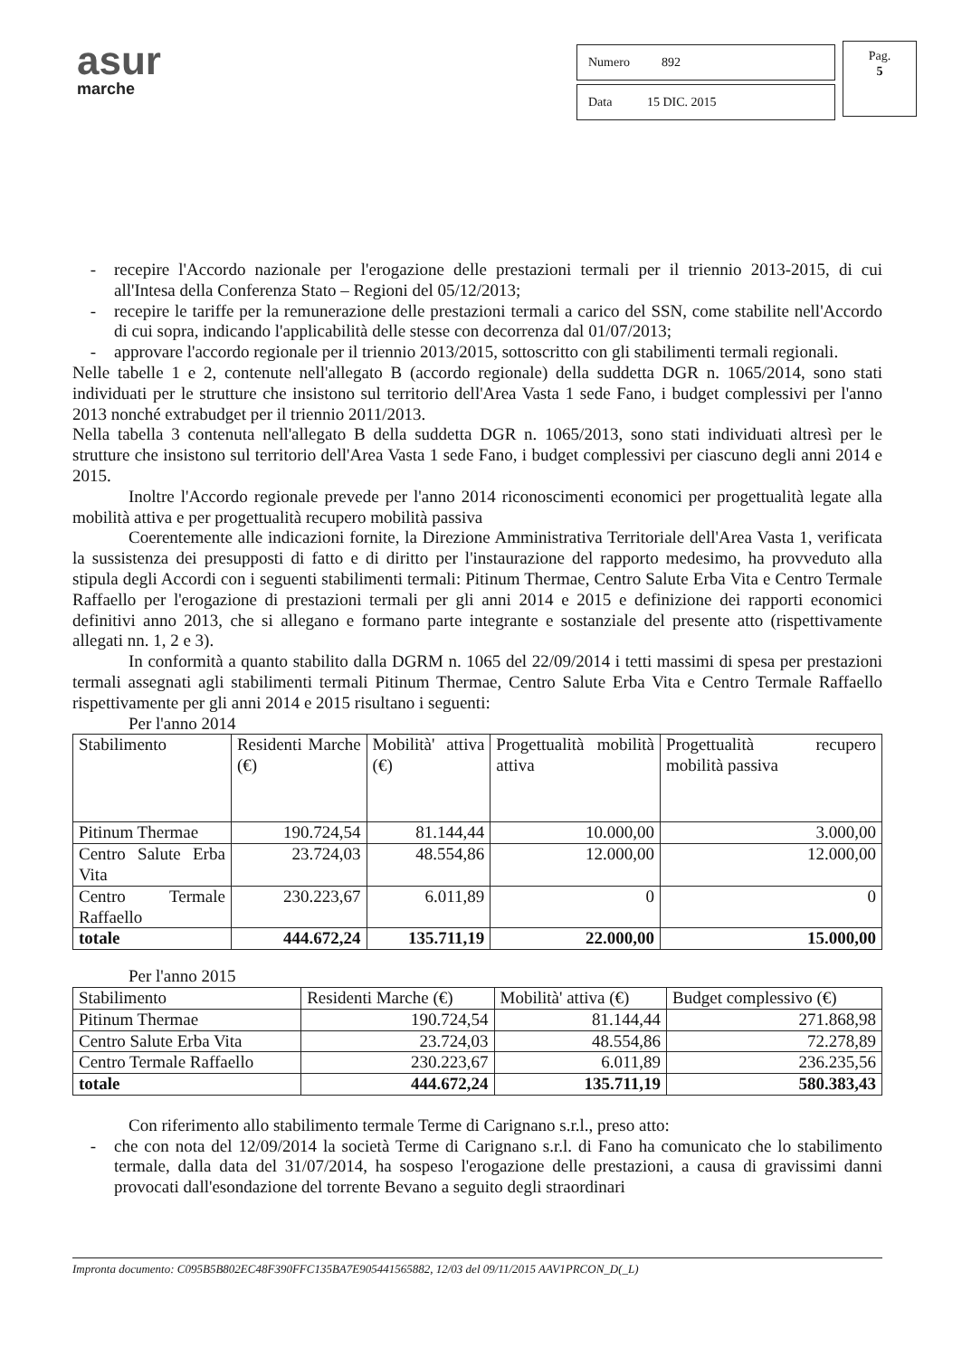asur
marche
| Numero 892 |
| Data 15 DIC. 2015 |
Pag.
5
- recepire l'Accordo nazionale per l'erogazione delle prestazioni termali per il triennio 2013-2015, di cui all'Intesa della Conferenza Stato – Regioni del 05/12/2013;
- recepire le tariffe per la remunerazione delle prestazioni termali a carico del SSN, come stabilite nell'Accordo di cui sopra, indicando l'applicabilità delle stesse con decorrenza dal 01/07/2013;
- approvare l'accordo regionale per il triennio 2013/2015, sottoscritto con gli stabilimenti termali regionali.
Nelle tabelle 1 e 2, contenute nell'allegato B (accordo regionale) della suddetta DGR n. 1065/2014, sono stati individuati per le strutture che insistono sul territorio dell'Area Vasta 1 sede Fano, i budget complessivi per l'anno 2013 nonché extrabudget per il triennio 2011/2013.
Nella tabella 3 contenuta nell'allegato B della suddetta DGR n. 1065/2013, sono stati individuati altresì per le strutture che insistono sul territorio dell'Area Vasta 1 sede Fano, i budget complessivi per ciascuno degli anni 2014 e 2015.
Inoltre l'Accordo regionale prevede per l'anno 2014 riconoscimenti economici per progettualità legate alla mobilità attiva e per progettualità recupero mobilità passiva
Coerentemente alle indicazioni fornite, la Direzione Amministrativa Territoriale dell'Area Vasta 1, verificata la sussistenza dei presupposti di fatto e di diritto per l'instaurazione del rapporto medesimo, ha provveduto alla stipula degli Accordi con i seguenti stabilimenti termali: Pitinum Thermae, Centro Salute Erba Vita e Centro Termale Raffaello per l'erogazione di prestazioni termali per gli anni 2014 e 2015 e definizione dei rapporti economici definitivi anno 2013, che si allegano e formano parte integrante e sostanziale del presente atto (rispettivamente allegati nn. 1, 2 e 3).
In conformità a quanto stabilito dalla DGRM n. 1065 del 22/09/2014 i tetti massimi di spesa per prestazioni termali assegnati agli stabilimenti termali Pitinum Thermae, Centro Salute Erba Vita e Centro Termale Raffaello rispettivamente per gli anni 2014 e 2015 risultano i seguenti:
Per l'anno 2014
| Stabilimento | Residenti Marche (€) | Mobilità' attiva (€) | Progettualità mobilità attiva | Progettualità recupero mobilità passiva |
| Pitinum Thermae | 190.724,54 | 81.144,44 | 10.000,00 | 3.000,00 |
| Centro Salute Erba Vita | 23.724,03 | 48.554,86 | 12.000,00 | 12.000,00 |
| Centro Termale Raffaello | 230.223,67 | 6.011,89 | 0 | 0 |
| totale | 444.672,24 | 135.711,19 | 22.000,00 | 15.000,00 |
Per l'anno 2015
| Stabilimento | Residenti Marche (€) | Mobilità' attiva (€) | Budget complessivo (€) |
| Pitinum Thermae | 190.724,54 | 81.144,44 | 271.868,98 |
| Centro Salute Erba Vita | 23.724,03 | 48.554,86 | 72.278,89 |
| Centro Termale Raffaello | 230.223,67 | 6.011,89 | 236.235,56 |
| totale | 444.672,24 | 135.711,19 | 580.383,43 |
Con riferimento allo stabilimento termale Terme di Carignano s.r.l., preso atto:
- che con nota del 12/09/2014 la società Terme di Carignano s.r.l. di Fano ha comunicato che lo stabilimento termale, dalla data del 31/07/2014, ha sospeso l'erogazione delle prestazioni, a causa di gravissimi danni provocati dall'esondazione del torrente Bevano a seguito degli straordinari
Impronta documento: C095B5B802EC48F390FFC135BA7E905441565882, 12/03 del 09/11/2015 AAV1PRCON_D(_L)